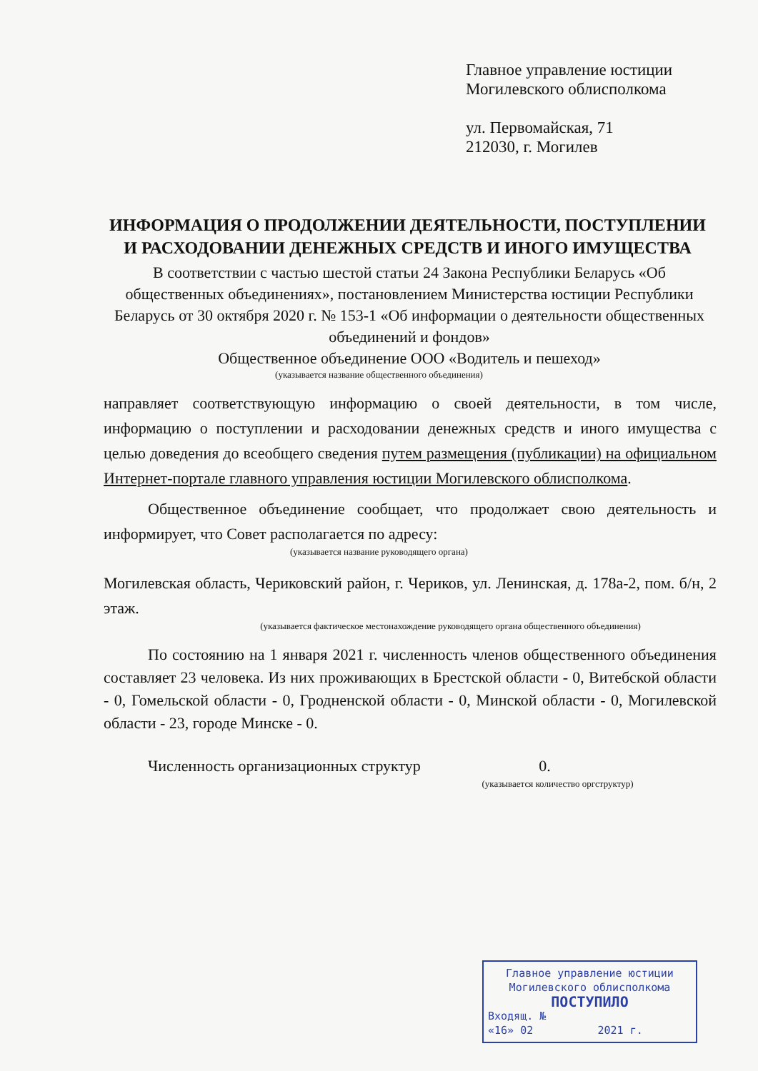Главное управление юстиции
Могилевского облисполкома
ул. Первомайская, 71
212030, г. Могилев
ИНФОРМАЦИЯ О ПРОДОЛЖЕНИИ ДЕЯТЕЛЬНОСТИ, ПОСТУПЛЕНИИ И РАСХОДОВАНИИ ДЕНЕЖНЫХ СРЕДСТВ И ИНОГО ИМУЩЕСТВА
В соответствии с частью шестой статьи 24 Закона Республики Беларусь «Об общественных объединениях», постановлением Министерства юстиции Республики Беларусь от 30 октября 2020 г. № 153-1 «Об информации о деятельности общественных объединений и фондов»
Общественное объединение ООО «Водитель и пешеход»
(указывается название общественного объединения)
направляет соответствующую информацию о своей деятельности, в том числе, информацию о поступлении и расходовании денежных средств и иного имущества с целью доведения до всеобщего сведения путем размещения (публикации) на официальном Интернет-портале главного управления юстиции Могилевского облисполкома.
Общественное объединение сообщает, что продолжает свою деятельность и информирует, что Совет располагается по адресу:
(указывается название руководящего органа)
Могилевская область, Чериковский район, г. Чериков, ул. Ленинская, д. 178а-2, пом. б/н, 2 этаж.
(указывается фактическое местонахождение руководящего органа общественного объединения)
По состоянию на 1 января 2021 г. численность членов общественного объединения составляет 23 человека. Из них проживающих в Брестской области - 0, Витебской области - 0, Гомельской области - 0, Гродненской области - 0, Минской области - 0, Могилевской области - 23, городе Минске - 0.
Численность организационных структур 0.
(указывается количество оргструктур)
Главное управление юстиции
Могилевского облисполкома
ПОСТУПИЛО
Входящ. №
«16» 02 2021 г.